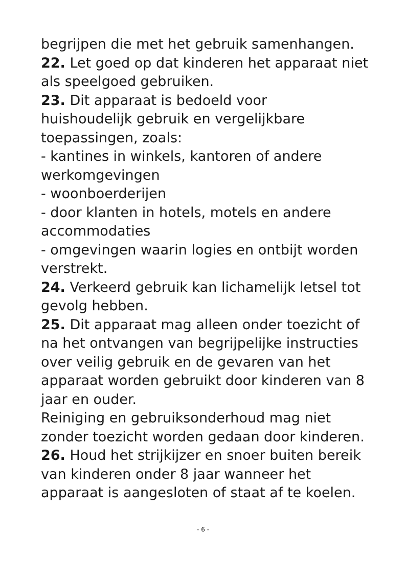begrijpen die met het gebruik samenhangen.
22. Let goed op dat kinderen het apparaat niet als speelgoed gebruiken.
23. Dit apparaat is bedoeld voor
huishoudelijk gebruik en vergelijkbare toepassingen, zoals:
- kantines in winkels, kantoren of andere werkomgevingen
- woonboerderijen
- door klanten in hotels, motels en andere accommodaties
- omgevingen waarin logies en ontbijt worden verstrekt.
24. Verkeerd gebruik kan lichamelijk letsel tot gevolg hebben.
25. Dit apparaat mag alleen onder toezicht of na het ontvangen van begrijpelijke instructies over veilig gebruik en de gevaren van het apparaat worden gebruikt door kinderen van 8 jaar en ouder.
Reiniging en gebruiksonderhoud mag niet zonder toezicht worden gedaan door kinderen.
26. Houd het strijkijzer en snoer buiten bereik van kinderen onder 8 jaar wanneer het apparaat is aangesloten of staat af te koelen.
- 6 -